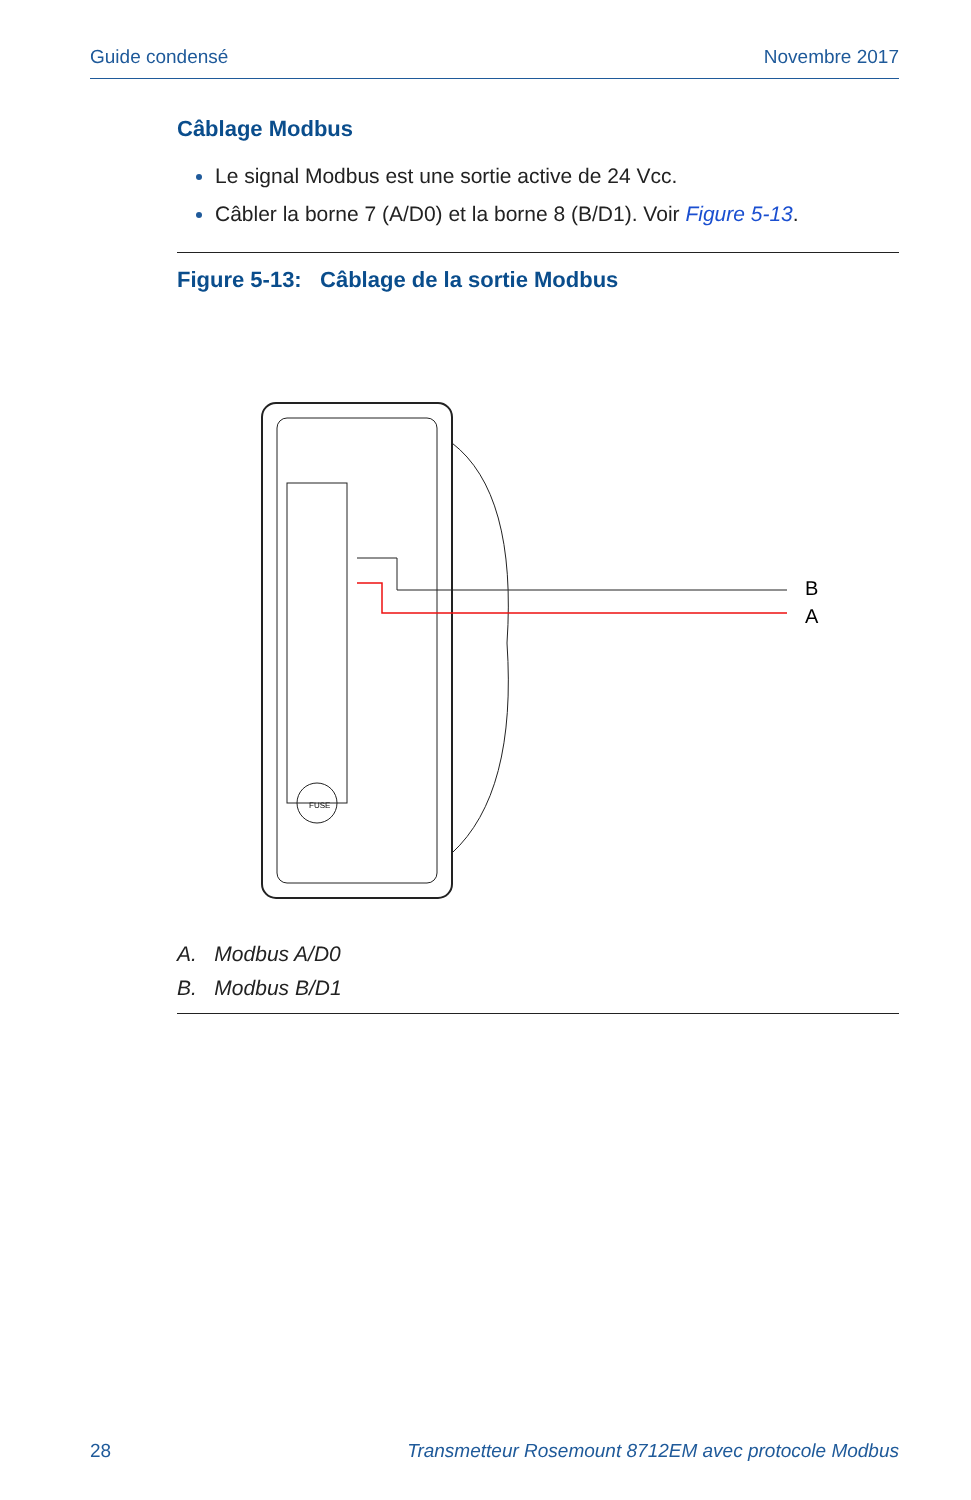Guide condensé Novembre 2017
Câblage Modbus
Le signal Modbus est une sortie active de 24 Vcc.
Câbler la borne 7 (A/D0) et la borne 8 (B/D1). Voir Figure 5-13.
Figure 5-13: Câblage de la sortie Modbus
FUSE
B
A
A. Modbus A/D0
B. Modbus B/D1
28 Transmetteur Rosemount 8712EM avec protocole Modbus